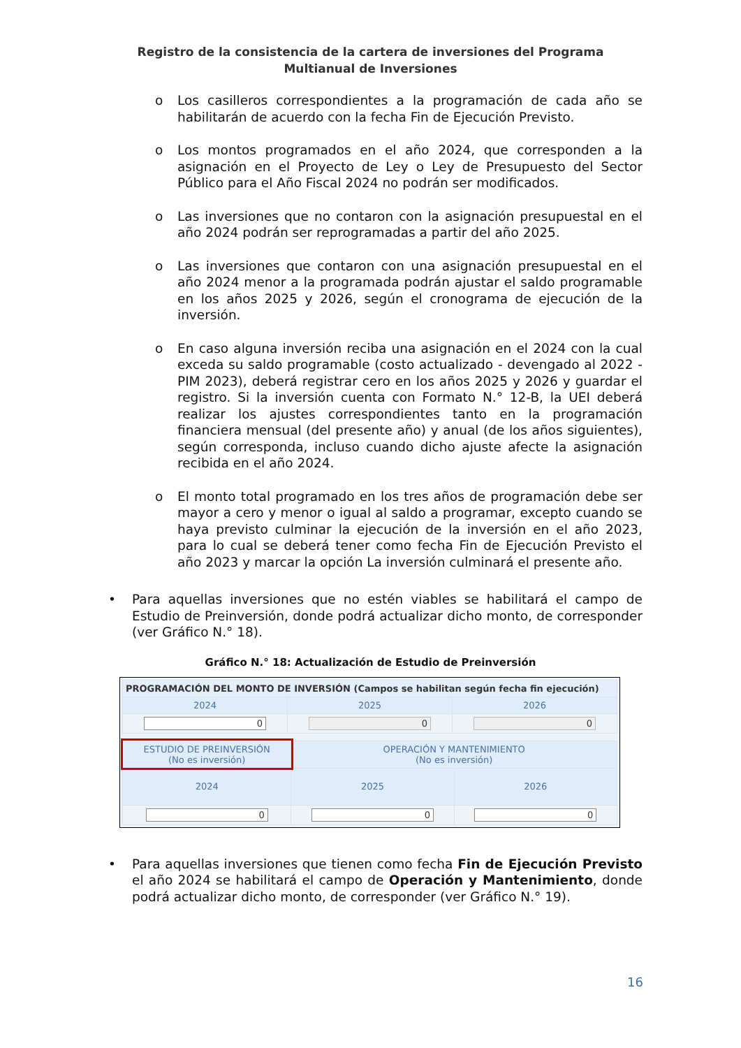Registro de la consistencia de la cartera de inversiones del Programa Multianual de Inversiones
o Los casilleros correspondientes a la programación de cada año se habilitarán de acuerdo con la fecha Fin de Ejecución Previsto.
o Los montos programados en el año 2024, que corresponden a la asignación en el Proyecto de Ley o Ley de Presupuesto del Sector Público para el Año Fiscal 2024 no podrán ser modificados.
o Las inversiones que no contaron con la asignación presupuestal en el año 2024 podrán ser reprogramadas a partir del año 2025.
o Las inversiones que contaron con una asignación presupuestal en el año 2024 menor a la programada podrán ajustar el saldo programable en los años 2025 y 2026, según el cronograma de ejecución de la inversión.
o En caso alguna inversión reciba una asignación en el 2024 con la cual exceda su saldo programable (costo actualizado - devengado al 2022 - PIM 2023), deberá registrar cero en los años 2025 y 2026 y guardar el registro. Si la inversión cuenta con Formato N.° 12-B, la UEI deberá realizar los ajustes correspondientes tanto en la programación financiera mensual (del presente año) y anual (de los años siguientes), según corresponda, incluso cuando dicho ajuste afecte la asignación recibida en el año 2024.
o El monto total programado en los tres años de programación debe ser mayor a cero y menor o igual al saldo a programar, excepto cuando se haya previsto culminar la ejecución de la inversión en el año 2023, para lo cual se deberá tener como fecha Fin de Ejecución Previsto el año 2023 y marcar la opción La inversión culminará el presente año.
• Para aquellas inversiones que no estén viables se habilitará el campo de Estudio de Preinversión, donde podrá actualizar dicho monto, de corresponder (ver Gráfico N.° 18).
Gráfico N.° 18: Actualización de Estudio de Preinversión
| PROGRAMACIÓN DEL MONTO DE INVERSIÓN (Campos se habilitan según fecha fin ejecución) | | |
| 2024 | 2025 | 2026 |
| 0 | 0 | 0 |
| ESTUDIO DE PREINVERSIÓN (No es inversión) | OPERACIÓN Y MANTENIMIENTO (No es inversión) | |
| --- | --- | --- |
| 2024 | 2025 | 2026 |
| 0 | 0 | 0 |
• Para aquellas inversiones que tienen como fecha Fin de Ejecución Previsto el año 2024 se habilitará el campo de Operación y Mantenimiento, donde podrá actualizar dicho monto, de corresponder (ver Gráfico N.° 19).
16